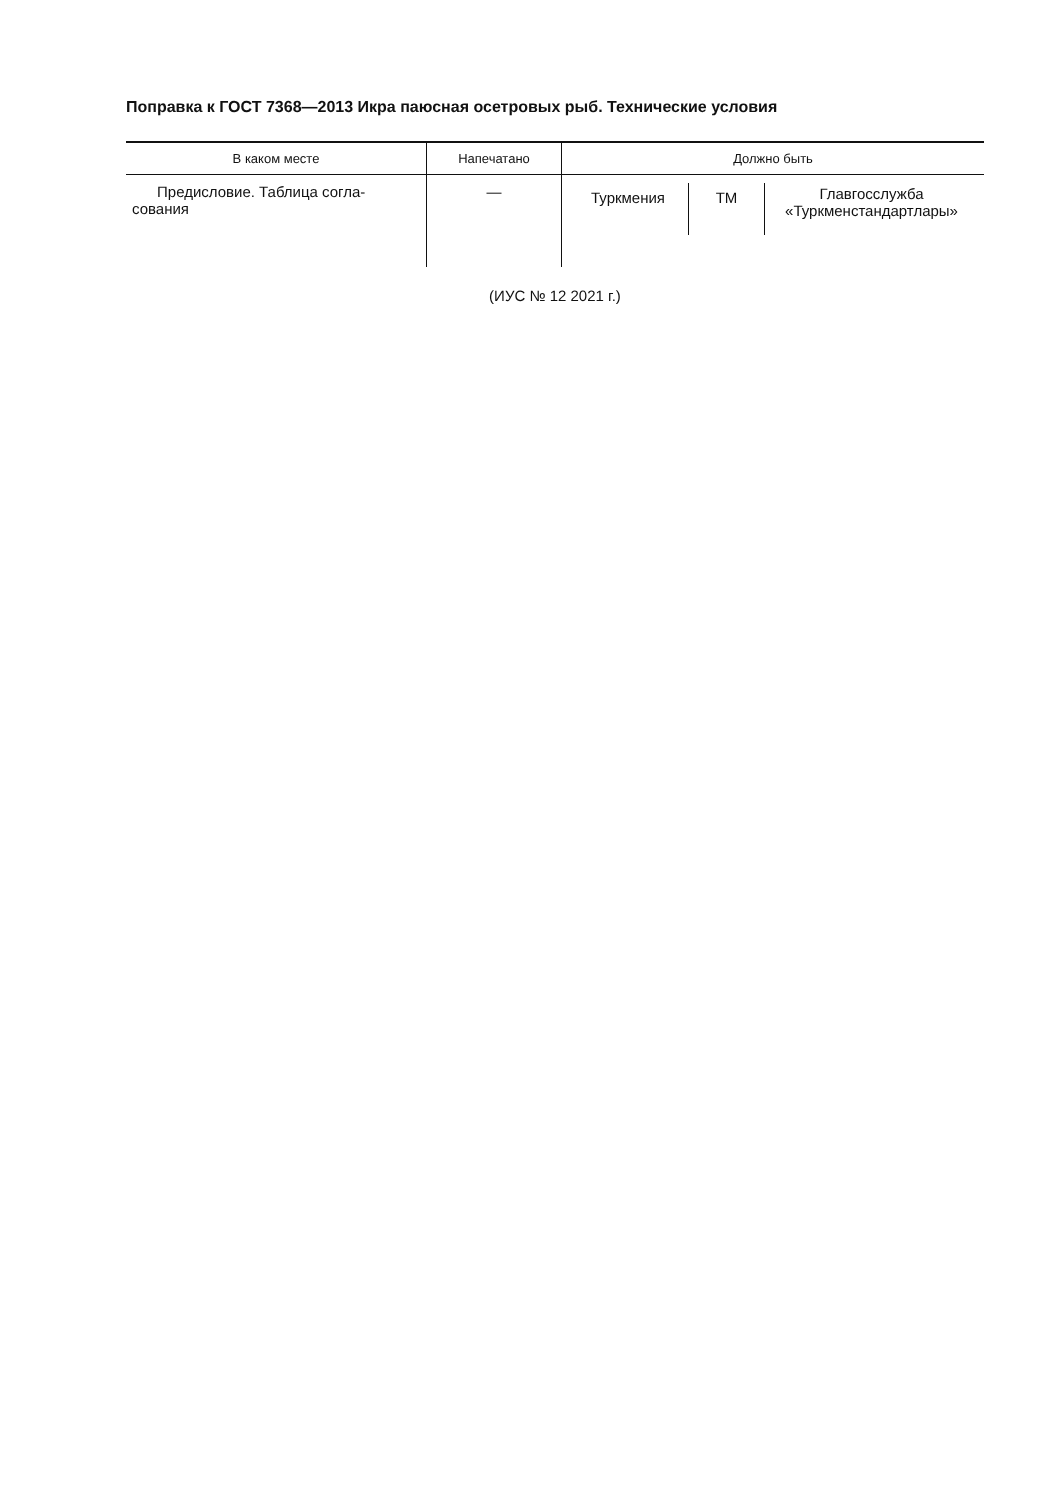Поправка к ГОСТ 7368—2013 Икра паюсная осетровых рыб. Технические условия
| В каком месте | Напечатано | Должно быть |
| --- | --- | --- |
| Предисловие. Таблица согла- сования | — | Туркмения ТМ Главгосслужба «Туркменстандартлары» |
(ИУС № 12 2021 г.)